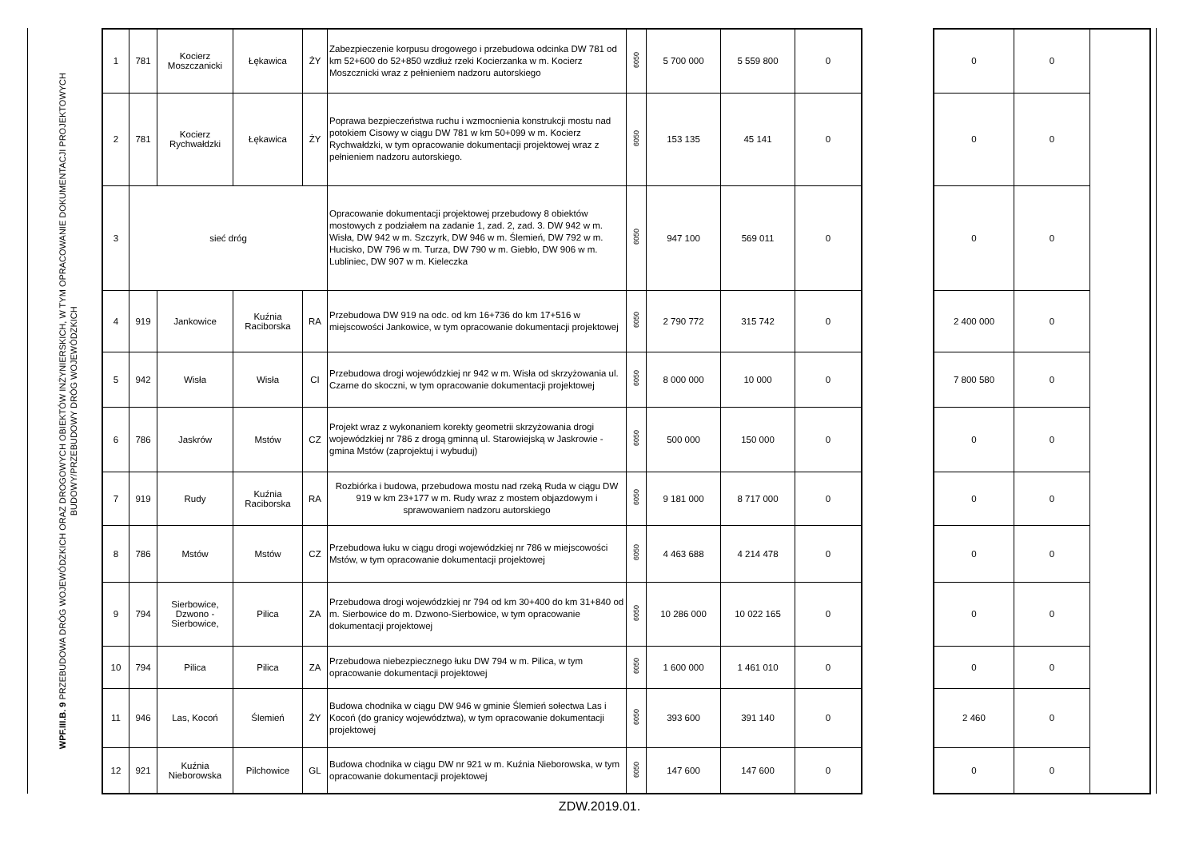WPF.III.B. 9 PRZEBUDOWA DRÓG WOJEWÓDZKICH ORAZ DROGOWYCH OBIEKTÓW INŻYNIERSKICH, W TYM OPRACOWANIE DOKUMENTACJI PROJEKTOWYCH
BUDOWY/PRZEBUDOWY DRÓG WOJEWÓDZKICH
| 1 | 781 | Kocierz Moszczanicki | Łękawica | ŻY | Zabezpieczenie korpusu drogowego i przebudowa odcinka DW 781 od km 52+600 do 52+850 wzdłuż rzeki Kocierzanka w m. Kocierz Moszcznicki wraz z pełnieniem nadzoru autorskiego | 6050 | 5 700 000 | 5 559 800 | 0 |
| 2 | 781 | Kocierz Rychwałdzki | Łękawica | ŻY | Poprawa bezpieczeństwa ruchu i wzmocnienia konstrukcji mostu nad potokiem Cisowy w ciągu DW 781 w km 50+099 w m. Kocierz Rychwałdzki, w tym opracowanie dokumentacji projektowej wraz z pełnieniem nadzoru autorskiego. | 6050 | 153 135 | 45 141 | 0 |
| 3 | sieć dróg | | | | Opracowanie dokumentacji projektowej przebudowy 8 obiektów mostowych z podziałem na zadanie 1, zad. 2, zad. 3. DW 942 w m. Wisła, DW 942 w m. Szczyrk, DW 946 w m. Ślemień, DW 792 w m. Hucisko, DW 796 w m. Turza, DW 790 w m. Giebło, DW 906 w m. Lubliniec, DW 907 w m. Kieleczka | 6050 | 947 100 | 569 011 | 0 |
| 4 | 919 | Jankowice | Kuźnia Raciborska | RA | Przebudowa DW 919 na odc. od km 16+736 do km 17+516 w miejscowości Jankowice, w tym opracowanie dokumentacji projektowej | 6050 | 2 790 772 | 315 742 | 0 |
| 5 | 942 | Wisła | Wisła | CI | Przebudowa drogi wojewódzkiej nr 942 w m. Wisła od skrzyżowania ul. Czarne do skoczni, w tym opracowanie dokumentacji projektowej | 6050 | 8 000 000 | 10 000 | 0 |
| 6 | 786 | Jaskrów | Mstów | CZ | Projekt wraz z wykonaniem korekty geometrii skrzyżowania drogi wojewódzkiej nr 786 z drogą gminną ul. Starowiejską w Jaskrowie - gmina Mstów (zaprojektuj i wybuduj) | 6050 | 500 000 | 150 000 | 0 |
| 7 | 919 | Rudy | Kuźnia Raciborska | RA | Rozbiórka i budowa, przebudowa mostu nad rzeką Ruda w ciągu DW 919 w km 23+177 w m. Rudy wraz z mostem objazdowym i sprawowaniem nadzoru autorskiego | 6050 | 9 181 000 | 8 717 000 | 0 |
| 8 | 786 | Mstów | Mstów | CZ | Przebudowa łuku w ciągu drogi wojewódzkiej nr 786 w miejscowości Mstów, w tym opracowanie dokumentacji projektowej | 6050 | 4 463 688 | 4 214 478 | 0 |
| 9 | 794 | Sierbowice, Dzwono - Sierbowice, | Pilica | ZA | Przebudowa drogi wojewódzkiej nr 794 od km 30+400 do km 31+840 od m. Sierbowice do m. Dzwono-Sierbowice, w tym opracowanie dokumentacji projektowej | 6050 | 10 286 000 | 10 022 165 | 0 |
| 10 | 794 | Pilica | Pilica | ZA | Przebudowa niebezpiecznego łuku DW 794 w m. Pilica, w tym opracowanie dokumentacji projektowej | 6050 | 1 600 000 | 1 461 010 | 0 |
| 11 | 946 | Las, Kocoń | Ślemień | ŻY | Budowa chodnika w ciągu DW 946 w gminie Ślemień sołectwa Las i Kocoń (do granicy województwa), w tym opracowanie dokumentacji projektowej | 6050 | 393 600 | 391 140 | 0 |
| 12 | 921 | Kuźnia Nieborowska | Pilchowice | GL | Budowa chodnika w ciągu DW nr 921 w m. Kuźnia Nieborowska, w tym opracowanie dokumentacji projektowej | 6050 | 147 600 | 147 600 | 0 |
| 0 | 0 | |
| 0 | 0 | |
| 0 | 0 | |
| 2 400 000 | 0 | |
| 7 800 580 | 0 | |
| 0 | 0 | |
| 0 | 0 | |
| 0 | 0 | |
| 0 | 0 | |
| 0 | 0 | |
| 2 460 | 0 | |
| 0 | 0 | |
ZDW.2019.01.